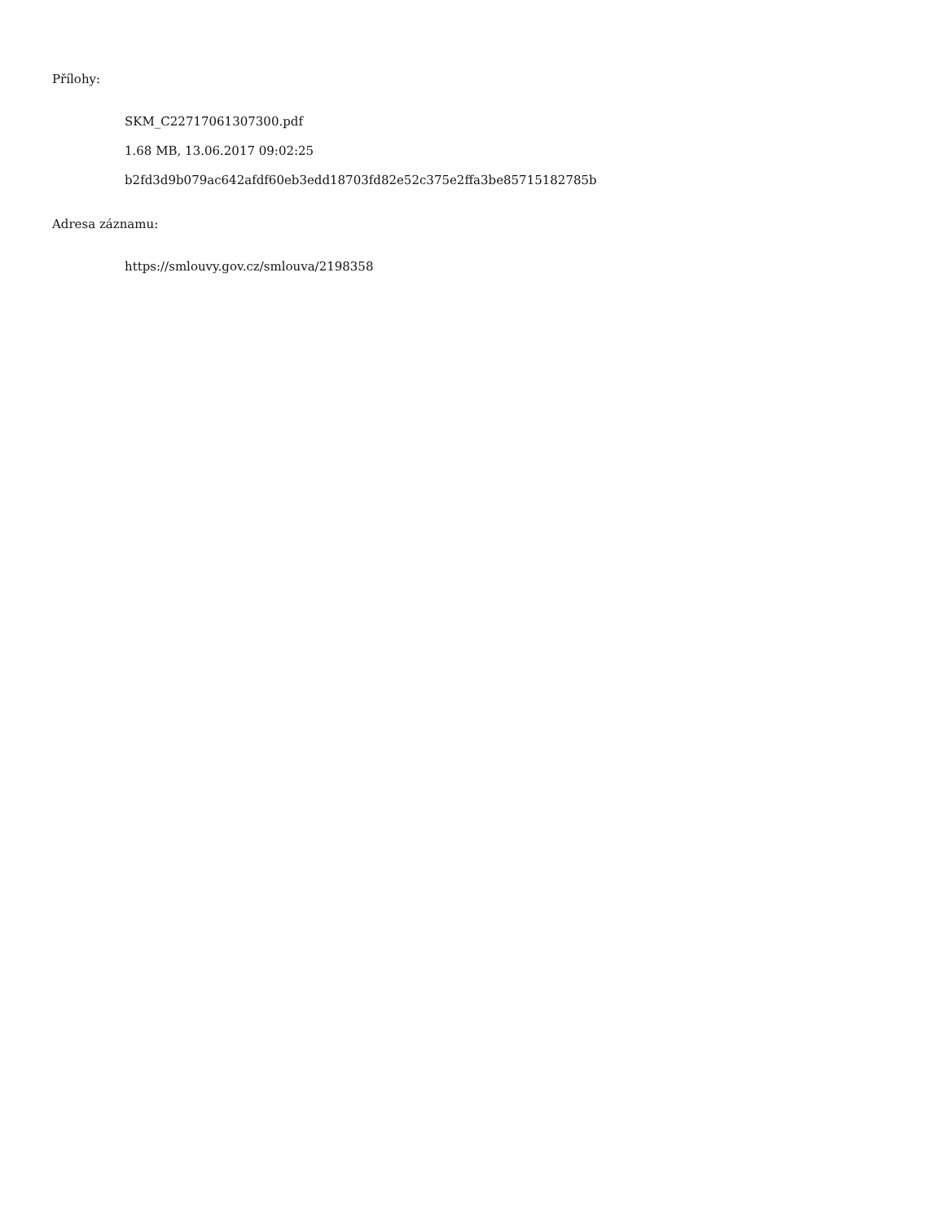Přílohy:
SKM_C22717061307300.pdf
1.68 MB, 13.06.2017 09:02:25
b2fd3d9b079ac642afdf60eb3edd18703fd82e52c375e2ffa3be85715182785b
Adresa záznamu:
https://smlouvy.gov.cz/smlouva/2198358